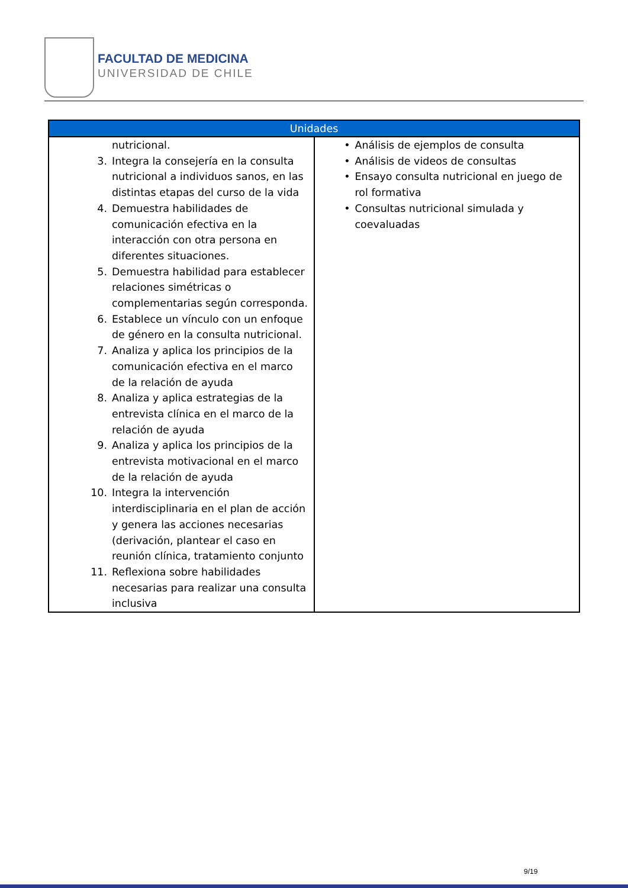FACULTAD DE MEDICINA
UNIVERSIDAD DE CHILE
| Unidades | |
| --- | --- |
| nutricional. 3. Integra la consejería en la consulta nutricional a individuos sanos, en las distintas etapas del curso de la vida 4. Demuestra habilidades de comunicación efectiva en la interacción con otra persona en diferentes situaciones. 5. Demuestra habilidad para establecer relaciones simétricas o complementarias según corresponda. 6. Establece un vínculo con un enfoque de género en la consulta nutricional. 7. Analiza y aplica los principios de la comunicación efectiva en el marco de la relación de ayuda 8. Analiza y aplica estrategias de la entrevista clínica en el marco de la relación de ayuda 9. Analiza y aplica los principios de la entrevista motivacional en el marco de la relación de ayuda 10. Integra la intervención interdisciplinaria en el plan de acción y genera las acciones necesarias (derivación, plantear el caso en reunión clínica, tratamiento conjunto 11. Reflexiona sobre habilidades necesarias para realizar una consulta inclusiva | • Análisis de ejemplos de consulta • Análisis de videos de consultas • Ensayo consulta nutricional en juego de rol formativa • Consultas nutricional simulada y coevaluadas |
9/19